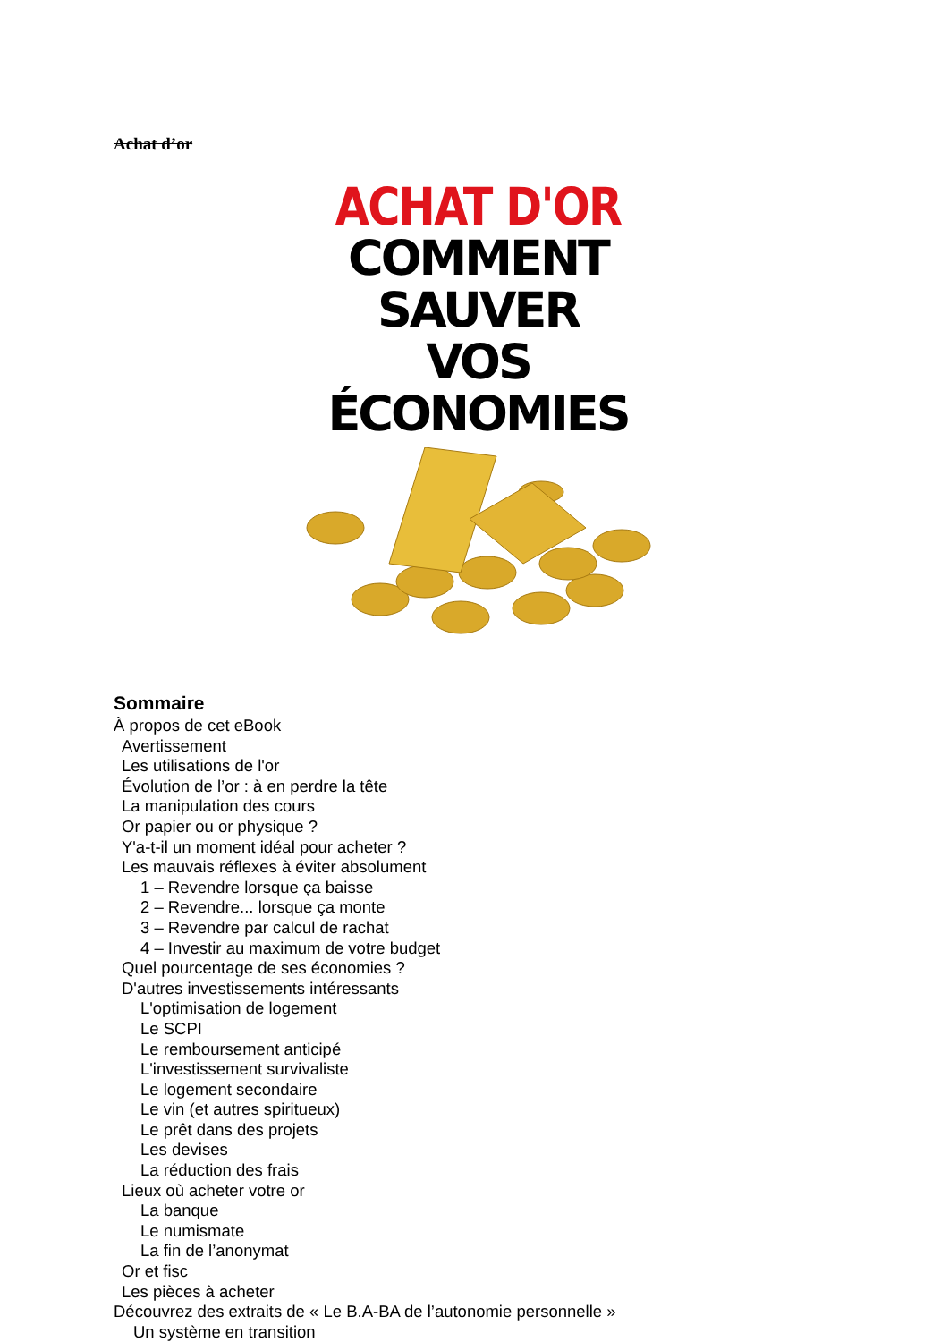Achat d’or
ACHAT D'OR
COMMENT SAUVER
VOS ÉCONOMIES
Sommaire
À propos de cet eBook
Avertissement
Les utilisations de l'or
Évolution de l’or : à en perdre la tête
La manipulation des cours
Or papier ou or physique ?
Y'a-t-il un moment idéal pour acheter ?
Les mauvais réflexes à éviter absolument
1 – Revendre lorsque ça baisse
2 – Revendre... lorsque ça monte
3 – Revendre par calcul de rachat
4 – Investir au maximum de votre budget
Quel pourcentage de ses économies ?
D'autres investissements intéressants
L'optimisation de logement
Le SCPI
Le remboursement anticipé
L'investissement survivaliste
Le logement secondaire
Le vin (et autres spiritueux)
Le prêt dans des projets
Les devises
La réduction des frais
Lieux où acheter votre or
La banque
Le numismate
La fin de l’anonymat
Or et fisc
Les pièces à acheter
Découvrez des extraits de « Le B.A-BA de l’autonomie personnelle »
Un système en transition